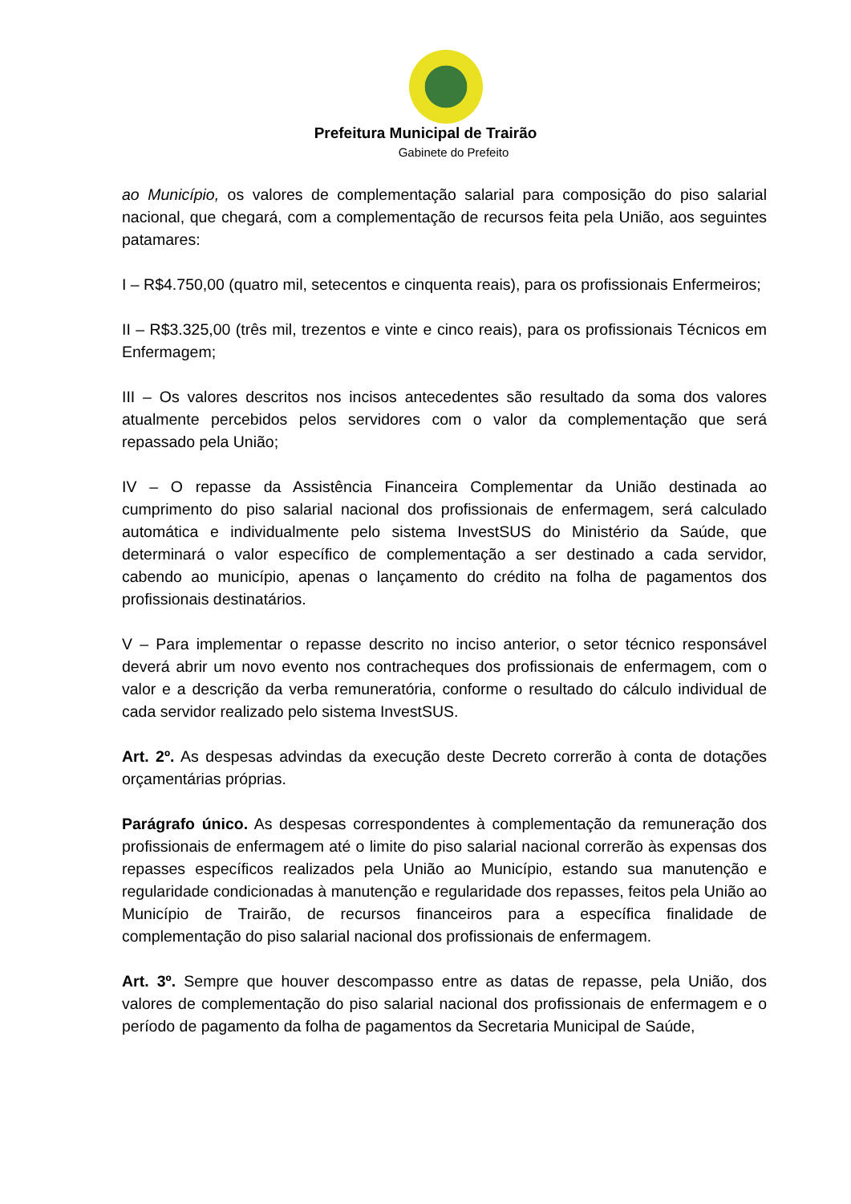Prefeitura Municipal de Trairão
Gabinete do Prefeito
ao Município, os valores de complementação salarial para composição do piso salarial nacional, que chegará, com a complementação de recursos feita pela União, aos seguintes patamares:
I – R$4.750,00 (quatro mil, setecentos e cinquenta reais), para os profissionais Enfermeiros;
II – R$3.325,00 (três mil, trezentos e vinte e cinco reais), para os profissionais Técnicos em Enfermagem;
III – Os valores descritos nos incisos antecedentes são resultado da soma dos valores atualmente percebidos pelos servidores com o valor da complementação que será repassado pela União;
IV – O repasse da Assistência Financeira Complementar da União destinada ao cumprimento do piso salarial nacional dos profissionais de enfermagem, será calculado automática e individualmente pelo sistema InvestSUS do Ministério da Saúde, que determinará o valor específico de complementação a ser destinado a cada servidor, cabendo ao município, apenas o lançamento do crédito na folha de pagamentos dos profissionais destinatários.
V – Para implementar o repasse descrito no inciso anterior, o setor técnico responsável deverá abrir um novo evento nos contracheques dos profissionais de enfermagem, com o valor e a descrição da verba remuneratória, conforme o resultado do cálculo individual de cada servidor realizado pelo sistema InvestSUS.
Art. 2º. As despesas advindas da execução deste Decreto correrão à conta de dotações orçamentárias próprias.
Parágrafo único. As despesas correspondentes à complementação da remuneração dos profissionais de enfermagem até o limite do piso salarial nacional correrão às expensas dos repasses específicos realizados pela União ao Município, estando sua manutenção e regularidade condicionadas à manutenção e regularidade dos repasses, feitos pela União ao Município de Trairão, de recursos financeiros para a específica finalidade de complementação do piso salarial nacional dos profissionais de enfermagem.
Art. 3º. Sempre que houver descompasso entre as datas de repasse, pela União, dos valores de complementação do piso salarial nacional dos profissionais de enfermagem e o período de pagamento da folha de pagamentos da Secretaria Municipal de Saúde,